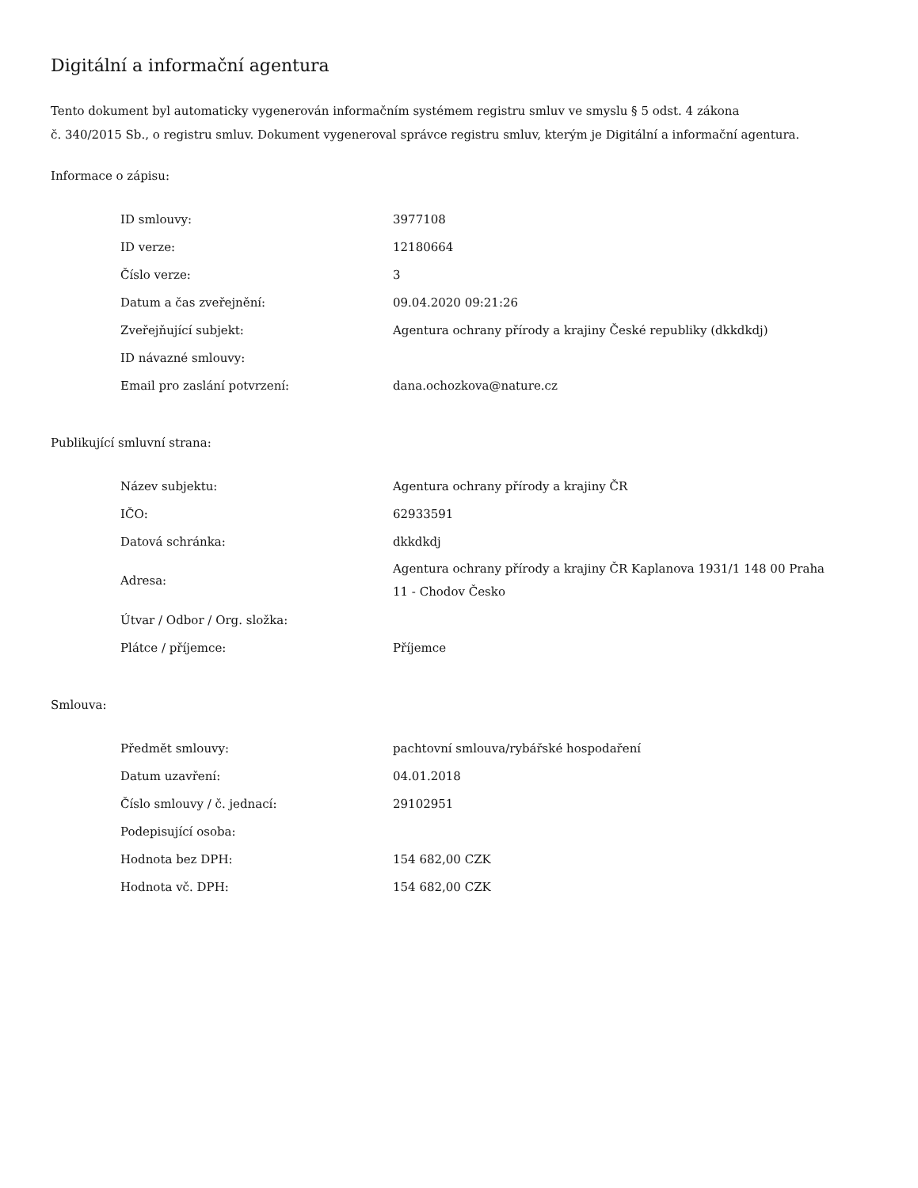Digitální a informační agentura
Tento dokument byl automaticky vygenerován informačním systémem registru smluv ve smyslu § 5 odst. 4 zákona
č. 340/2015 Sb., o registru smluv. Dokument vygeneroval správce registru smluv, kterým je Digitální a informační agentura.
Informace o zápisu:
| ID smlouvy: | 3977108 |
| ID verze: | 12180664 |
| Číslo verze: | 3 |
| Datum a čas zveřejnění: | 09.04.2020 09:21:26 |
| Zveřejňující subjekt: | Agentura ochrany přírody a krajiny České republiky (dkkdkdj) |
| ID návazné smlouvy: | |
| Email pro zaslání potvrzení: | dana.ochozkova@nature.cz |
Publikující smluvní strana:
| Název subjektu: | Agentura ochrany přírody a krajiny ČR |
| IČO: | 62933591 |
| Datová schránka: | dkkdkdj |
| Adresa: | Agentura ochrany přírody a krajiny ČR Kaplanova 1931/1 148 00 Praha 11 - Chodov Česko |
| Útvar / Odbor / Org. složka: | |
| Plátce / příjemce: | Příjemce |
Smlouva:
| Předmět smlouvy: | pachtovní smlouva/rybářské hospodaření |
| Datum uzavření: | 04.01.2018 |
| Číslo smlouvy / č. jednací: | 29102951 |
| Podepisující osoba: | |
| Hodnota bez DPH: | 154 682,00 CZK |
| Hodnota vč. DPH: | 154 682,00 CZK |